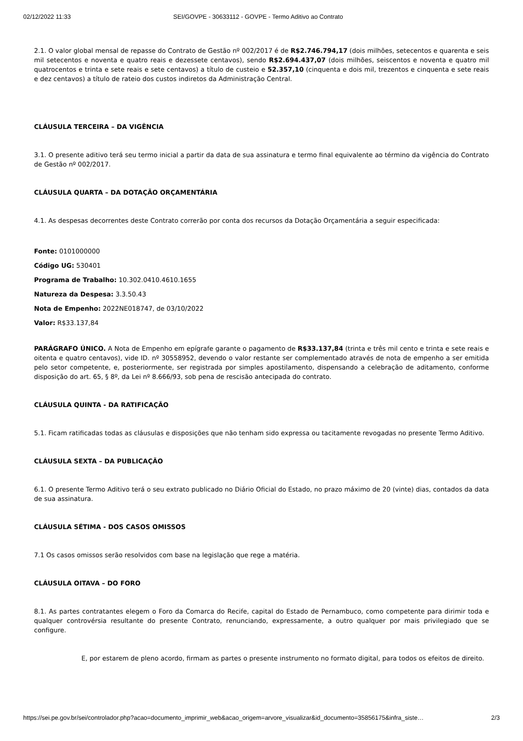02/12/2022 11:33 SEI/GOVPE - 30633112 - GOVPE - Termo Aditivo ao Contrato
2.1. O valor global mensal de repasse do Contrato de Gestão nº 002/2017 é de R$2.746.794,17 (dois milhões, setecentos e quarenta e seis mil setecentos e noventa e quatro reais e dezessete centavos), sendo R$2.694.437,07 (dois milhões, seiscentos e noventa e quatro mil quatrocentos e trinta e sete reais e sete centavos) a título de custeio e 52.357,10 (cinquenta e dois mil, trezentos e cinquenta e sete reais e dez centavos) a título de rateio dos custos indiretos da Administração Central.
CLÁUSULA TERCEIRA – DA VIGÊNCIA
3.1. O presente aditivo terá seu termo inicial a partir da data de sua assinatura e termo final equivalente ao término da vigência do Contrato de Gestão nº 002/2017.
CLÁUSULA QUARTA – DA DOTAÇÃO ORÇAMENTÁRIA
4.1. As despesas decorrentes deste Contrato correrão por conta dos recursos da Dotação Orçamentária a seguir especificada:
Fonte: 0101000000
Código UG: 530401
Programa de Trabalho: 10.302.0410.4610.1655
Natureza da Despesa: 3.3.50.43
Nota de Empenho: 2022NE018747, de 03/10/2022
Valor: R$33.137,84
PARÁGRAFO ÚNICO. A Nota de Empenho em epígrafe garante o pagamento de R$33.137,84 (trinta e três mil cento e trinta e sete reais e oitenta e quatro centavos), vide ID. nº 30558952, devendo o valor restante ser complementado através de nota de empenho a ser emitida pelo setor competente, e, posteriormente, ser registrada por simples apostilamento, dispensando a celebração de aditamento, conforme disposição do art. 65, § 8º, da Lei nº 8.666/93, sob pena de rescisão antecipada do contrato.
CLÁUSULA QUINTA - DA RATIFICAÇÃO
5.1. Ficam ratificadas todas as cláusulas e disposições que não tenham sido expressa ou tacitamente revogadas no presente Termo Aditivo.
CLÁUSULA SEXTA – DA PUBLICAÇÃO
6.1. O presente Termo Aditivo terá o seu extrato publicado no Diário Oficial do Estado, no prazo máximo de 20 (vinte) dias, contados da data de sua assinatura.
CLÁUSULA SÉTIMA - DOS CASOS OMISSOS
7.1 Os casos omissos serão resolvidos com base na legislação que rege a matéria.
CLÁUSULA OITAVA – DO FORO
8.1. As partes contratantes elegem o Foro da Comarca do Recife, capital do Estado de Pernambuco, como competente para dirimir toda e qualquer controvérsia resultante do presente Contrato, renunciando, expressamente, a outro qualquer por mais privilegiado que se configure.
E, por estarem de pleno acordo, firmam as partes o presente instrumento no formato digital, para todos os efeitos de direito.
https://sei.pe.gov.br/sei/controlador.php?acao=documento_imprimir_web&acao_origem=arvore_visualizar&id_documento=35856175&infra_siste… 2/3